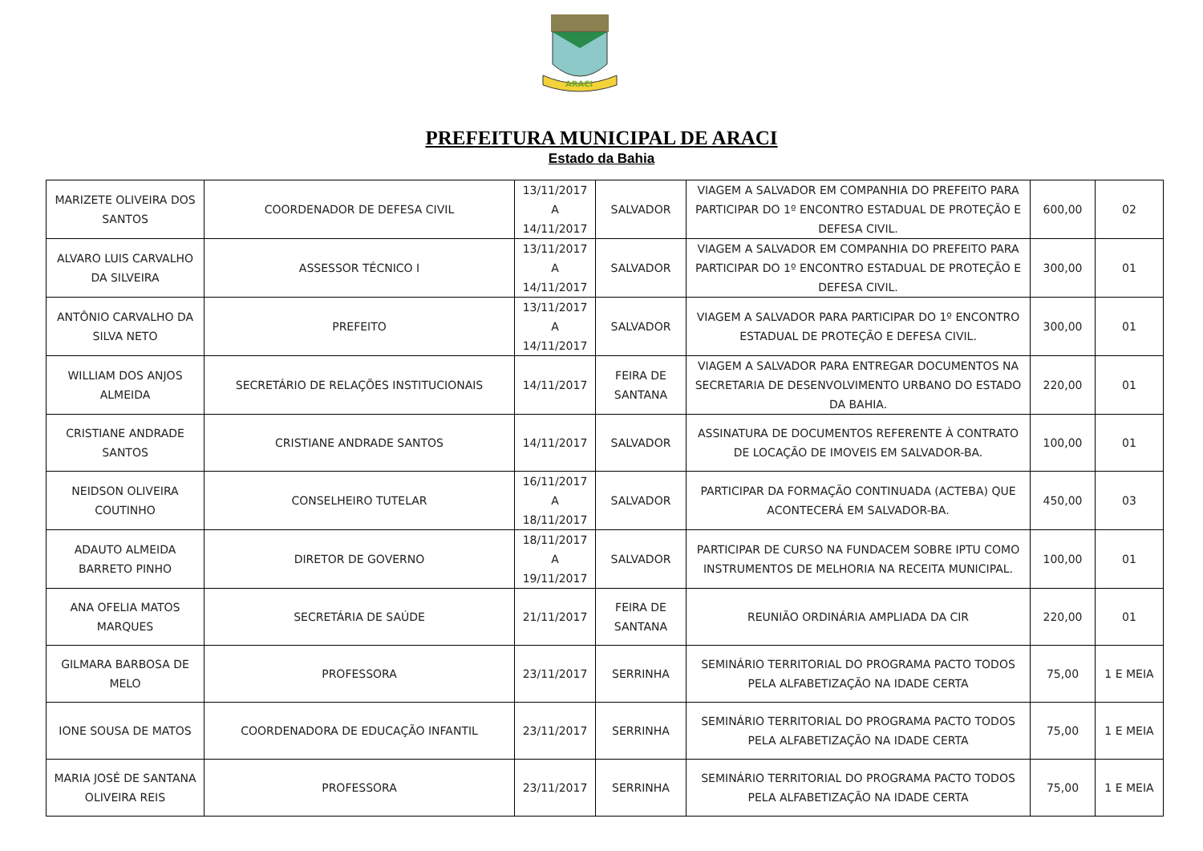ARACI
PREFEITURA MUNICIPAL DE ARACI
Estado da Bahia
| MARIZETE OLIVEIRA DOS SANTOS | COORDENADOR DE DEFESA CIVIL | 13/11/2017 A 14/11/2017 | SALVADOR | VIAGEM A SALVADOR EM COMPANHIA DO PREFEITO PARA PARTICIPAR DO 1º ENCONTRO ESTADUAL DE PROTEÇÃO E DEFESA CIVIL. | 600,00 | 02 |
| ALVARO LUIS CARVALHO DA SILVEIRA | ASSESSOR TÉCNICO I | 13/11/2017 A 14/11/2017 | SALVADOR | VIAGEM A SALVADOR EM COMPANHIA DO PREFEITO PARA PARTICIPAR DO 1º ENCONTRO ESTADUAL DE PROTEÇÃO E DEFESA CIVIL. | 300,00 | 01 |
| ANTÔNIO CARVALHO DA SILVA NETO | PREFEITO | 13/11/2017 A 14/11/2017 | SALVADOR | VIAGEM A SALVADOR PARA PARTICIPAR DO 1º ENCONTRO ESTADUAL DE PROTEÇÃO E DEFESA CIVIL. | 300,00 | 01 |
| WILLIAM DOS ANJOS ALMEIDA | SECRETÁRIO DE RELAÇÕES INSTITUCIONAIS | 14/11/2017 | FEIRA DE SANTANA | VIAGEM A SALVADOR PARA ENTREGAR DOCUMENTOS NA SECRETARIA DE DESENVOLVIMENTO URBANO DO ESTADO DA BAHIA. | 220,00 | 01 |
| CRISTIANE ANDRADE SANTOS | CRISTIANE ANDRADE SANTOS | 14/11/2017 | SALVADOR | ASSINATURA DE DOCUMENTOS REFERENTE À CONTRATO DE LOCAÇÃO DE IMOVEIS EM SALVADOR-BA. | 100,00 | 01 |
| NEIDSON OLIVEIRA COUTINHO | CONSELHEIRO TUTELAR | 16/11/2017 A 18/11/2017 | SALVADOR | PARTICIPAR DA FORMAÇÃO CONTINUADA (ACTEBA) QUE ACONTECERÁ EM SALVADOR-BA. | 450,00 | 03 |
| ADAUTO ALMEIDA BARRETO PINHO | DIRETOR DE GOVERNO | 18/11/2017 A 19/11/2017 | SALVADOR | PARTICIPAR DE CURSO NA FUNDACEM SOBRE IPTU COMO INSTRUMENTOS DE MELHORIA NA RECEITA MUNICIPAL. | 100,00 | 01 |
| ANA OFELIA MATOS MARQUES | SECRETÁRIA DE SAÚDE | 21/11/2017 | FEIRA DE SANTANA | REUNIÃO ORDINÁRIA AMPLIADA DA CIR | 220,00 | 01 |
| GILMARA BARBOSA DE MELO | PROFESSORA | 23/11/2017 | SERRINHA | SEMINÁRIO TERRITORIAL DO PROGRAMA PACTO TODOS PELA ALFABETIZAÇÃO NA IDADE CERTA | 75,00 | 1 E MEIA |
| IONE SOUSA DE MATOS | COORDENADORA DE EDUCAÇÃO INFANTIL | 23/11/2017 | SERRINHA | SEMINÁRIO TERRITORIAL DO PROGRAMA PACTO TODOS PELA ALFABETIZAÇÃO NA IDADE CERTA | 75,00 | 1 E MEIA |
| MARIA JOSÉ DE SANTANA OLIVEIRA REIS | PROFESSORA | 23/11/2017 | SERRINHA | SEMINÁRIO TERRITORIAL DO PROGRAMA PACTO TODOS PELA ALFABETIZAÇÃO NA IDADE CERTA | 75,00 | 1 E MEIA |